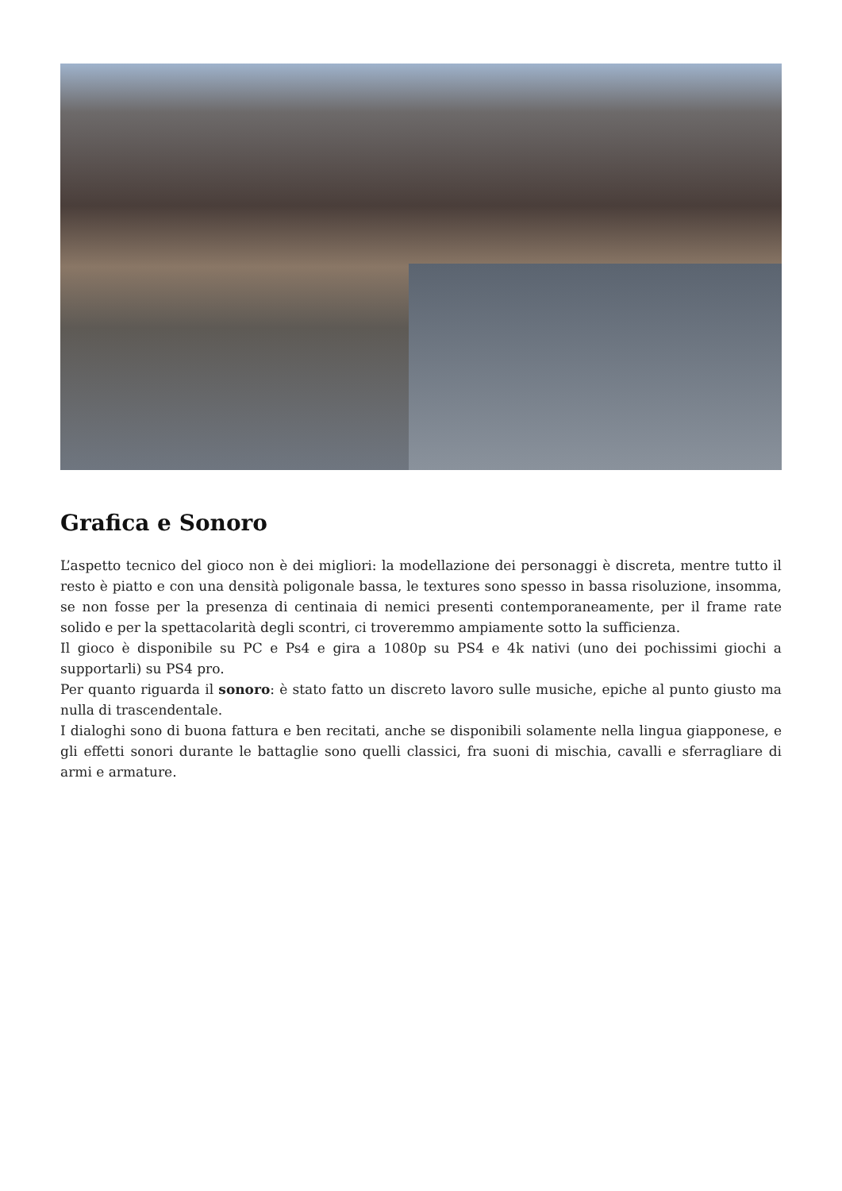Grafica e Sonoro
L’aspetto tecnico del gioco non è dei migliori: la modellazione dei personaggi è discreta, mentre tutto il resto è piatto e con una densità poligonale bassa, le textures sono spesso in bassa risoluzione, insomma, se non fosse per la presenza di centinaia di nemici presenti contemporaneamente, per il frame rate solido e per la spettacolarità degli scontri, ci troveremmo ampiamente sotto la sufficienza.
Il gioco è disponibile su PC e Ps4 e gira a 1080p su PS4 e 4k nativi (uno dei pochissimi giochi a supportarli) su PS4 pro.
Per quanto riguarda il sonoro: è stato fatto un discreto lavoro sulle musiche, epiche al punto giusto ma nulla di trascendentale.
I dialoghi sono di buona fattura e ben recitati, anche se disponibili solamente nella lingua giapponese, e gli effetti sonori durante le battaglie sono quelli classici, fra suoni di mischia, cavalli e sferragliare di armi e armature.